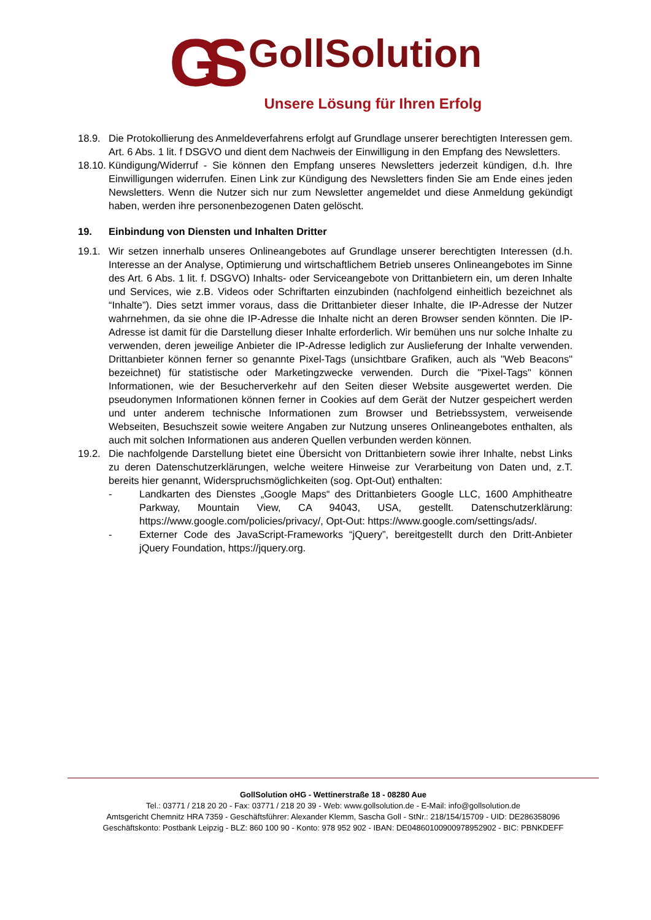GS
GollSolution
Unsere Lösung für Ihren Erfolg
18.9. Die Protokollierung des Anmeldeverfahrens erfolgt auf Grundlage unserer berechtigten Interessen gem. Art. 6 Abs. 1 lit. f DSGVO und dient dem Nachweis der Einwilligung in den Empfang des Newsletters.
18.10.
Kündigung/Widerruf - Sie können den Empfang unseres Newsletters jederzeit kündigen, d.h. Ihre Einwilligungen widerrufen. Einen Link zur Kündigung des Newsletters finden Sie am Ende eines jeden Newsletters. Wenn die Nutzer sich nur zum Newsletter angemeldet und diese Anmeldung gekündigt haben, werden ihre personenbezogenen Daten gelöscht.
19. Einbindung von Diensten und Inhalten Dritter
19.1. Wir setzen innerhalb unseres Onlineangebotes auf Grundlage unserer berechtigten Interessen (d.h. Interesse an der Analyse, Optimierung und wirtschaftlichem Betrieb unseres Onlineangebotes im Sinne des Art. 6 Abs. 1 lit. f. DSGVO) Inhalts- oder Serviceangebote von Drittanbietern ein, um deren Inhalte und Services, wie z.B. Videos oder Schriftarten einzubinden (nachfolgend einheitlich bezeichnet als “Inhalte”). Dies setzt immer voraus, dass die Drittanbieter dieser Inhalte, die IP-Adresse der Nutzer wahrnehmen, da sie ohne die IP-Adresse die Inhalte nicht an deren Browser senden könnten. Die IP-Adresse ist damit für die Darstellung dieser Inhalte erforderlich. Wir bemühen uns nur solche Inhalte zu verwenden, deren jeweilige Anbieter die IP-Adresse lediglich zur Auslieferung der Inhalte verwenden. Drittanbieter können ferner so genannte Pixel-Tags (unsichtbare Grafiken, auch als "Web Beacons" bezeichnet) für statistische oder Marketingzwecke verwenden. Durch die "Pixel-Tags" können Informationen, wie der Besucherverkehr auf den Seiten dieser Website ausgewertet werden. Die pseudonymen Informationen können ferner in Cookies auf dem Gerät der Nutzer gespeichert werden und unter anderem technische Informationen zum Browser und Betriebssystem, verweisende Webseiten, Besuchszeit sowie weitere Angaben zur Nutzung unseres Onlineangebotes enthalten, als auch mit solchen Informationen aus anderen Quellen verbunden werden können.
19.2. Die nachfolgende Darstellung bietet eine Übersicht von Drittanbietern sowie ihrer Inhalte, nebst Links zu deren Datenschutzerklärungen, welche weitere Hinweise zur Verarbeitung von Daten und, z.T. bereits hier genannt, Widerspruchsmöglichkeiten (sog. Opt-Out) enthalten:
- Landkarten des Dienstes „Google Maps“ des Drittanbieters Google LLC, 1600 Amphitheatre Parkway, Mountain View, CA 94043, USA, gestellt. Datenschutzerklärung: https://www.google.com/policies/privacy/, Opt-Out: https://www.google.com/settings/ads/.
- Externer Code des JavaScript-Frameworks “jQuery”, bereitgestellt durch den Dritt-Anbieter jQuery Foundation, https://jquery.org.
GollSolution oHG - Wettinerstraße 18 - 08280 Aue
Tel.: 03771 / 218 20 20 - Fax: 03771 / 218 20 39 - Web: www.gollsolution.de - E-Mail: info@gollsolution.de
Amtsgericht Chemnitz HRA 7359 - Geschäftsführer: Alexander Klemm, Sascha Goll - StNr.: 218/154/15709 - UID: DE286358096
Geschäftskonto: Postbank Leipzig - BLZ: 860 100 90 - Konto: 978 952 902 - IBAN: DE04860100900978952902 - BIC: PBNKDEFF